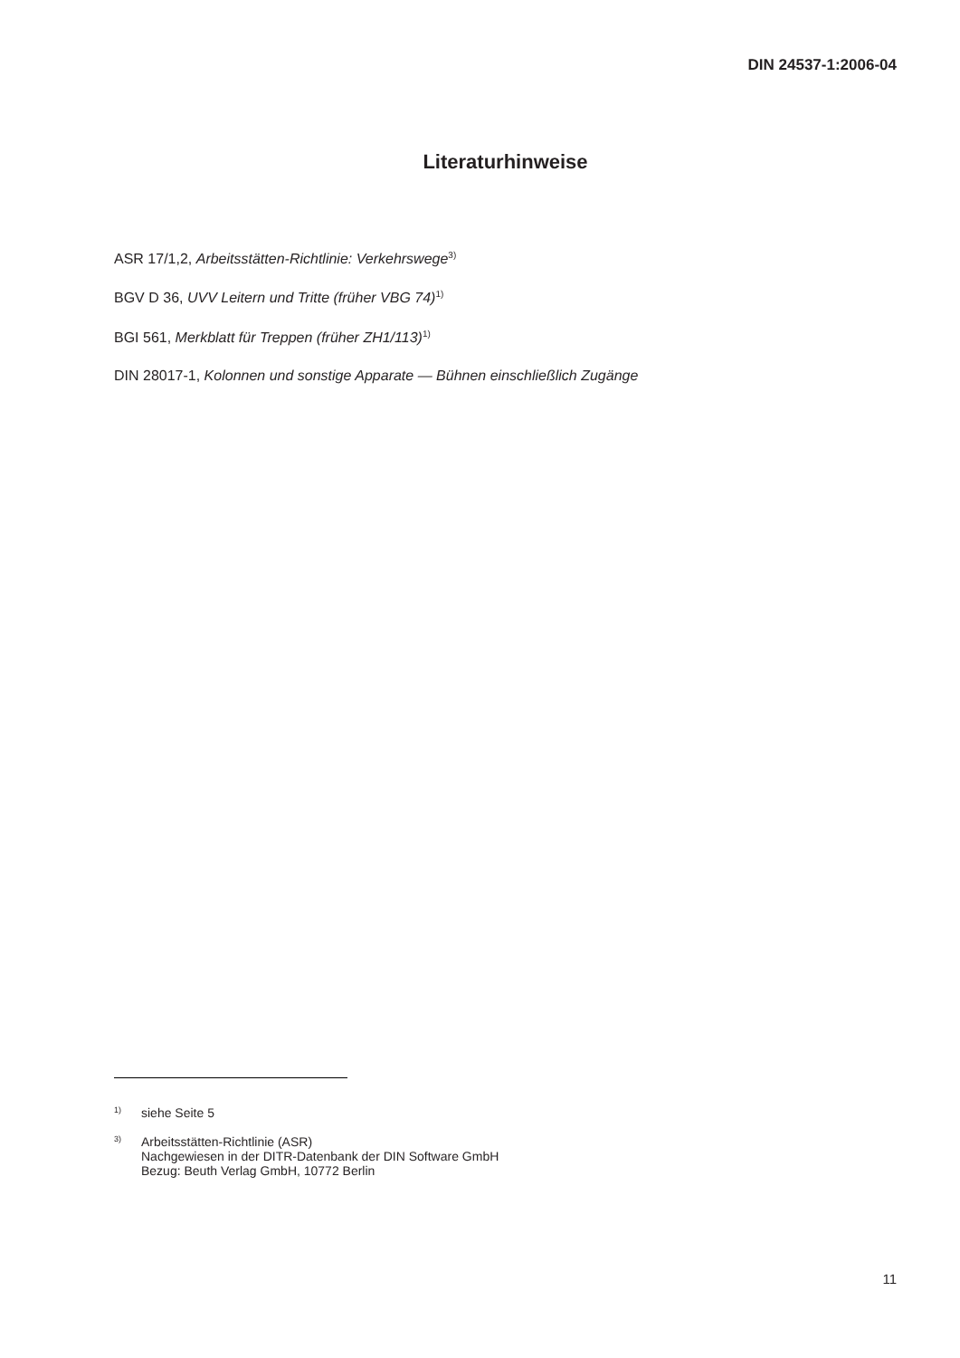DIN 24537-1:2006-04
Literaturhinweise
ASR 17/1,2, Arbeitsstätten-Richtlinie: Verkehrswege<sup>3)</sup>
BGV D 36, UVV Leitern und Tritte (früher VBG 74)<sup>1)</sup>
BGI 561, Merkblatt für Treppen (früher ZH1/113)<sup>1)</sup>
DIN 28017-1, Kolonnen und sonstige Apparate — Bühnen einschließlich Zugänge
1)
siehe Seite 5
3)
Arbeitsstätten-Richtlinie (ASR)
Nachgewiesen in der DITR-Datenbank der DIN Software GmbH
Bezug: Beuth Verlag GmbH, 10772 Berlin
11